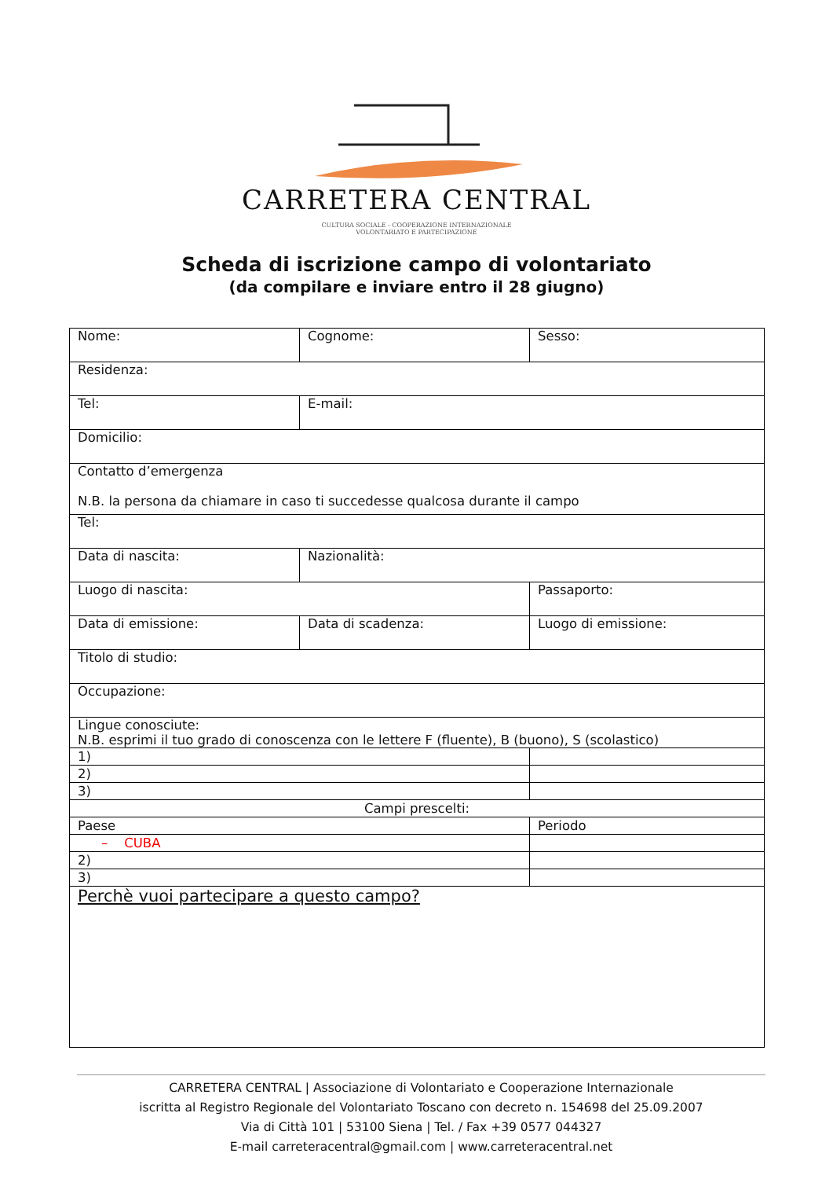CARRETERA CENTRAL
CULTURA SOCIALE - COOPERAZIONE INTERNAZIONALE
VOLONTARIATO E PARTECIPAZIONE
Scheda di iscrizione campo di volontariato
(da compilare e inviare entro il 28 giugno)
| Nome: | Cognome: | Sesso: |
| Residenza: | | |
| Tel: | E-mail: | |
| Domicilio: | | |
| Contatto d’emergenza N.B. la persona da chiamare in caso ti succedesse qualcosa durante il campo | | |
| Tel: | | |
| Data di nascita: | Nazionalità: | |
| Luogo di nascita: | | Passaporto: |
| Data di emissione: | Data di scadenza: | Luogo di emissione: |
| Titolo di studio: | | |
| Occupazione: | | |
| Lingue conosciute: N.B. esprimi il tuo grado di conoscenza con le lettere F (fluente), B (buono), S (scolastico) | | |
| 1) | | |
| 2) | | |
| 3) | | |
| Campi prescelti: | | |
| Paese | | Periodo |
| – CUBA | | |
| 2) | | |
| 3) | | |
| Perchè vuoi partecipare a questo campo? | | |
CARRETERA CENTRAL | Associazione di Volontariato e Cooperazione Internazionale
iscritta al Registro Regionale del Volontariato Toscano con decreto n. 154698 del 25.09.2007
Via di Città 101 | 53100 Siena | Tel. / Fax +39 0577 044327
E-mail carreteracentral@gmail.com | www.carreteracentral.net